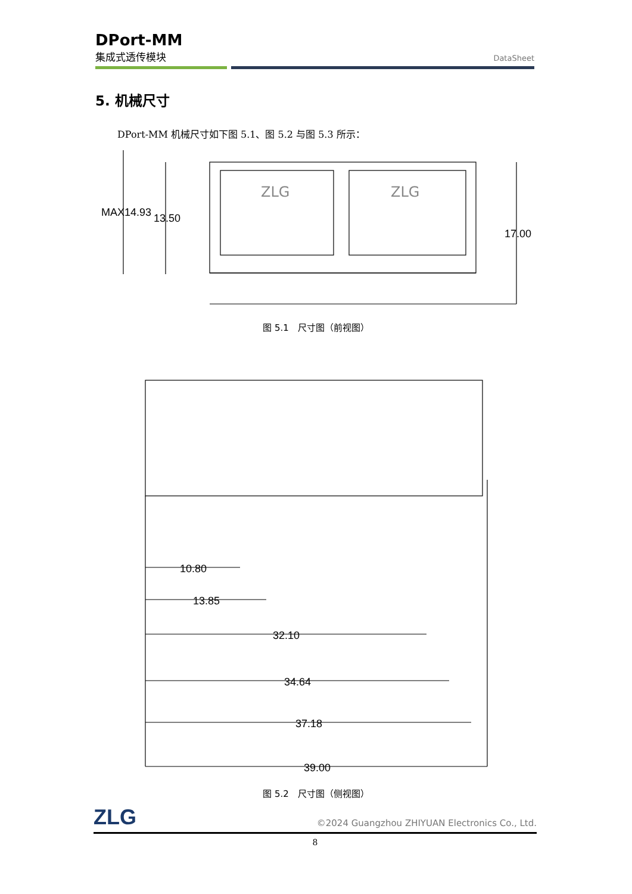DPort-MM
集成式透传模块
DataSheet
5. 机械尺寸
DPort-MM 机械尺寸如下图 5.1、图 5.2 与图 5.3 所示：
MAX14.93
13.50
17.00
ZLG
ZLG
图 5.1　尺寸图（前视图）
10.80
13.85
32.10
34.64
37.18
39.00
图 5.2　尺寸图（侧视图）
ZLG
©2024 Guangzhou ZHIYUAN Electronics Co., Ltd.
8